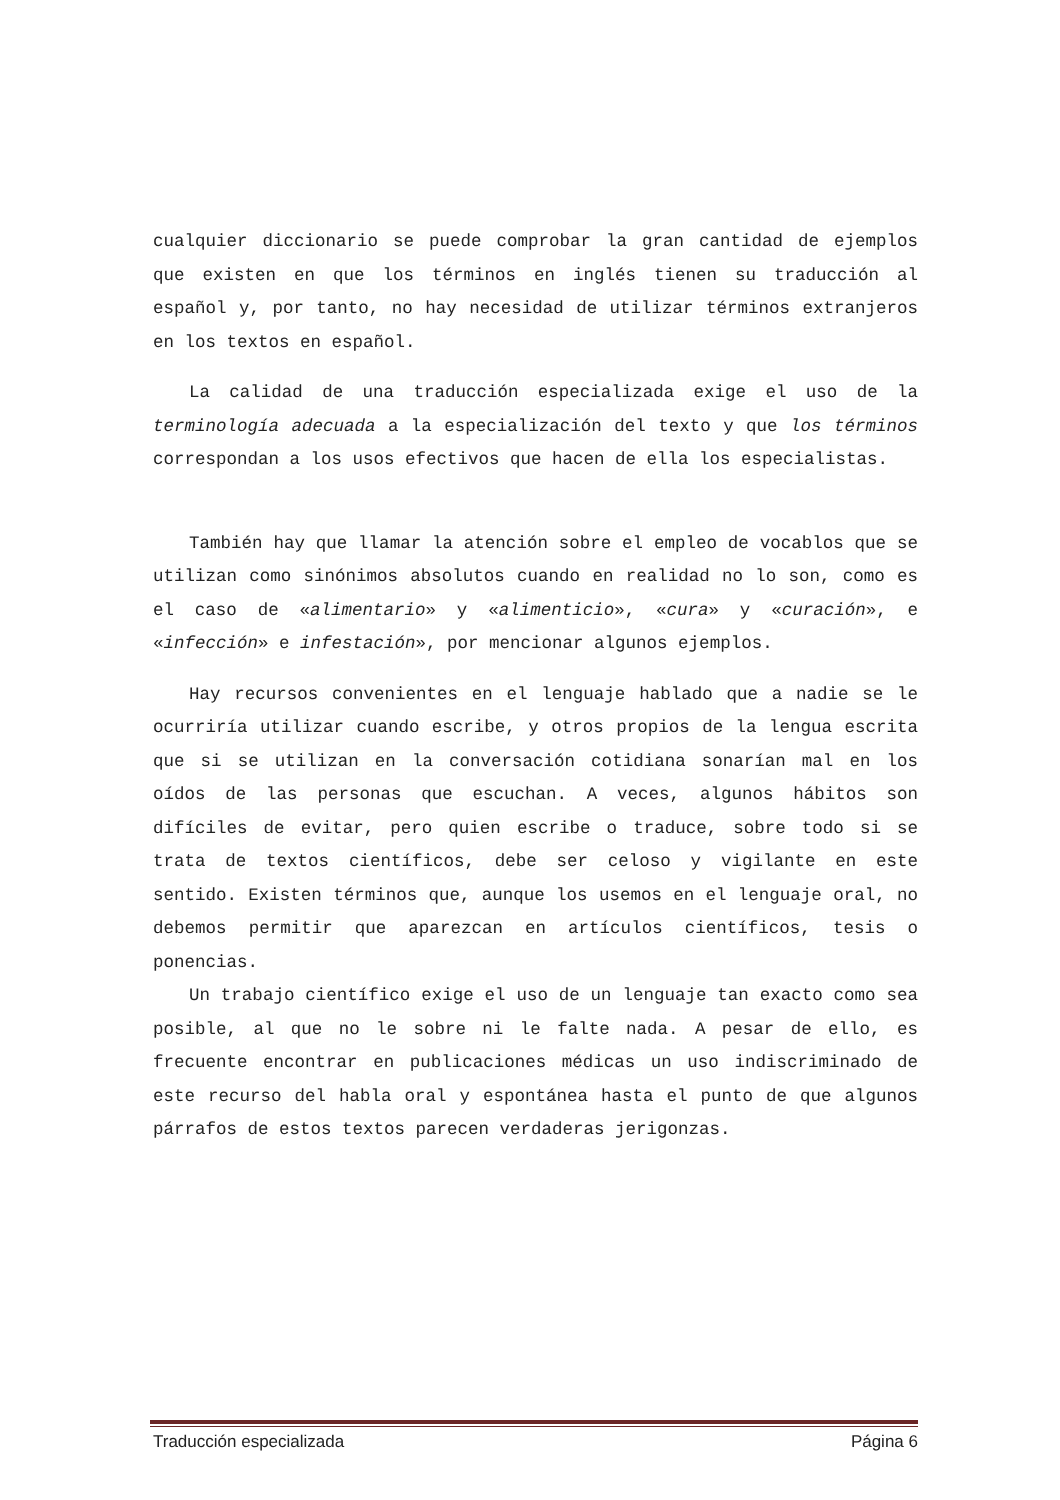cualquier diccionario se puede comprobar la gran cantidad de ejemplos que existen en que los términos en inglés tienen su traducción al español y, por tanto, no hay necesidad de utilizar términos extranjeros en los textos en español.
La calidad de una traducción especializada exige el uso de la terminología adecuada a la especialización del texto y que los términos correspondan a los usos efectivos que hacen de ella los especialistas.
También hay que llamar la atención sobre el empleo de vocablos que se utilizan como sinónimos absolutos cuando en realidad no lo son, como es el caso de «alimentario» y «alimenticio», «cura» y «curación», e «infección» e infestación», por mencionar algunos ejemplos.
Hay recursos convenientes en el lenguaje hablado que a nadie se le ocurriría utilizar cuando escribe, y otros propios de la lengua escrita que si se utilizan en la conversación cotidiana sonarían mal en los oídos de las personas que escuchan. A veces, algunos hábitos son difíciles de evitar, pero quien escribe o traduce, sobre todo si se trata de textos científicos, debe ser celoso y vigilante en este sentido. Existen términos que, aunque los usemos en el lenguaje oral, no debemos permitir que aparezcan en artículos científicos, tesis o ponencias.
Un trabajo científico exige el uso de un lenguaje tan exacto como sea posible, al que no le sobre ni le falte nada. A pesar de ello, es frecuente encontrar en publicaciones médicas un uso indiscriminado de este recurso del habla oral y espontánea hasta el punto de que algunos párrafos de estos textos parecen verdaderas jerigonzas.
Traducción especializada Página 6